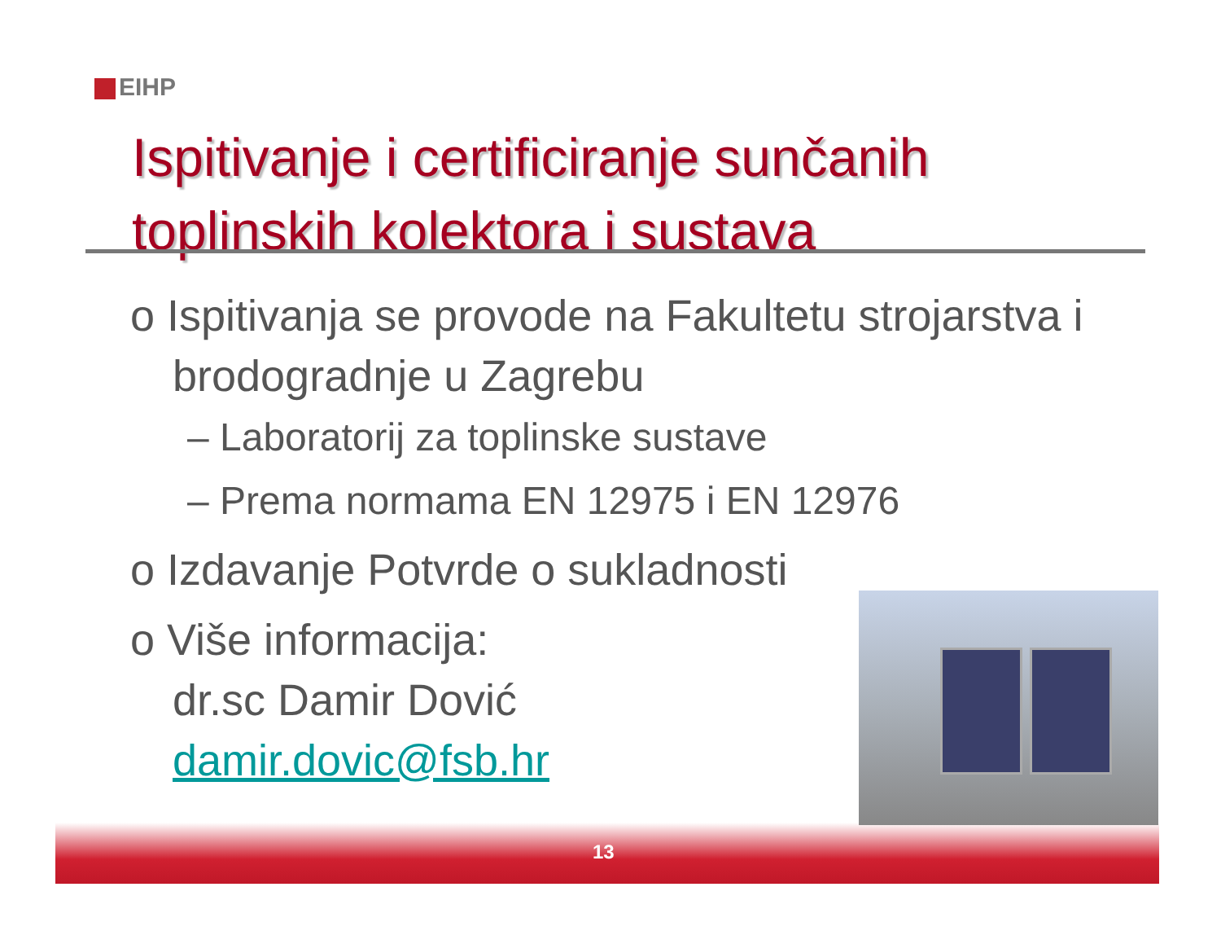EIHP
Ispitivanje i certificiranje sunčanih
toplinskih kolektora i sustava
o Ispitivanja se provode na Fakultetu strojarstva i brodogradnje u Zagrebu
– Laboratorij za toplinske sustave
– Prema normama EN 12975 i EN 12976
o Izdavanje Potvrde o sukladnosti
o Više informacija:
dr.sc Damir Dović
damir.dovic@fsb.hr
13